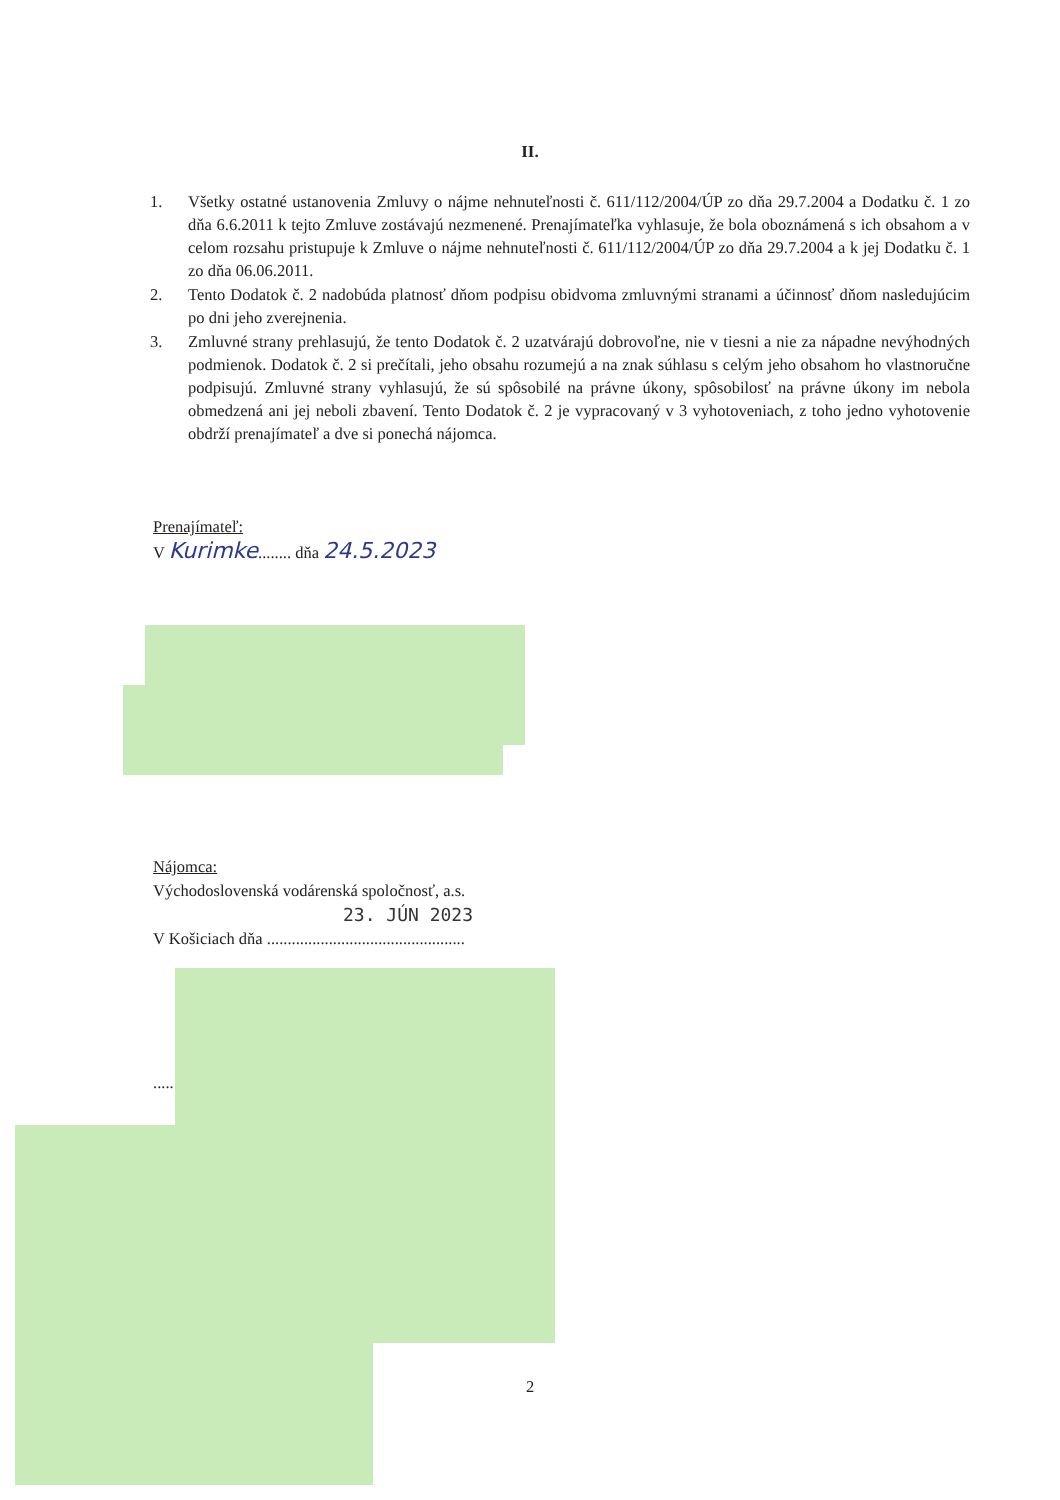II.
1. Všetky ostatné ustanovenia Zmluvy o nájme nehnuteľnosti č. 611/112/2004/ÚP zo dňa 29.7.2004 a Dodatku č. 1 zo dňa 6.6.2011 k tejto Zmluve zostávajú nezmenené. Prenajímateľka vyhlasuje, že bola oboznámená s ich obsahom a v celom rozsahu pristupuje k Zmluve o nájme nehnuteľnosti č. 611/112/2004/ÚP zo dňa 29.7.2004 a k jej Dodatku č. 1 zo dňa 06.06.2011.
2. Tento Dodatok č. 2 nadobúda platnosť dňom podpisu obidvoma zmluvnými stranami a účinnosť dňom nasledujúcim po dni jeho zverejnenia.
3. Zmluvné strany prehlasujú, že tento Dodatok č. 2 uzatvárajú dobrovoľne, nie v tiesni a nie za nápadne nevýhodných podmienok. Dodatok č. 2 si prečítali, jeho obsahu rozumejú a na znak súhlasu s celým jeho obsahom ho vlastnoručne podpisujú. Zmluvné strany vyhlasujú, že sú spôsobilé na právne úkony, spôsobilosť na právne úkony im nebola obmedzená ani jej neboli zbavení. Tento Dodatok č. 2 je vypracovaný v 3 vyhotoveniach, z toho jedno vyhotovenie obdrží prenajímateľ a dve si ponechá nájomca.
Prenajímateľ:
V Kurimke........ dňa 24.5.2023
Nájomca:
Východoslovenská vodárenská spoločnosť, a.s.
23. JÚN 2023
V Košiciach dňa ................................................
.....
2